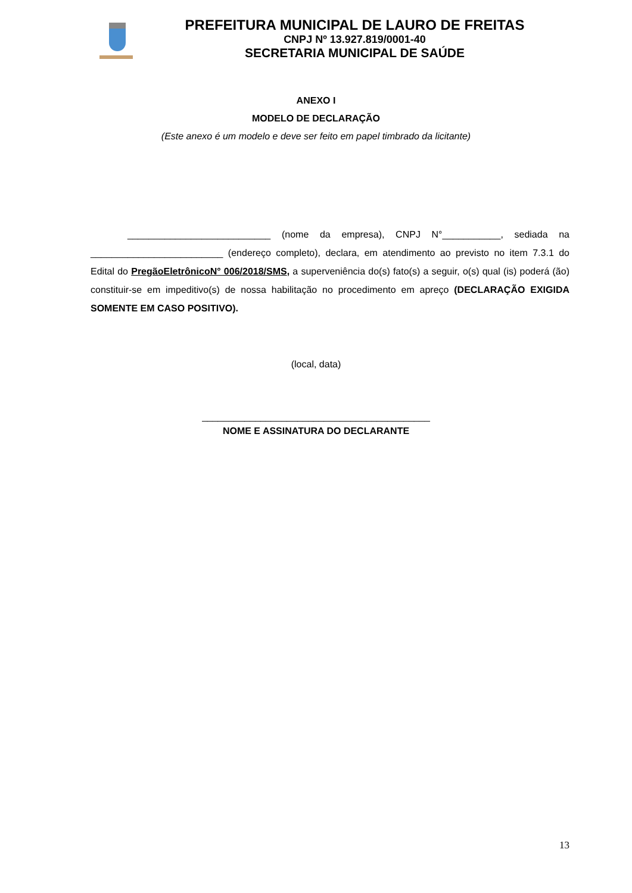PREFEITURA MUNICIPAL DE LAURO DE FREITAS
CNPJ Nº 13.927.819/0001-40
SECRETARIA MUNICIPAL DE SAÚDE
ANEXO I
MODELO DE DECLARAÇÃO
(Este anexo é um modelo e deve ser feito em papel timbrado da licitante)
___________________________ (nome da empresa), CNPJ N°___________, sediada na _________________________ (endereço completo), declara, em atendimento ao previsto no item 7.3.1 do Edital do PregãoEletrônicoN° 006/2018/SMS, a superveniência do(s) fato(s) a seguir, o(s) qual (is) poderá (ão) constituir-se em impeditivo(s) de nossa habilitação no procedimento em apreço (DECLARAÇÃO EXIGIDA SOMENTE EM CASO POSITIVO).
(local, data)
___________________________________________
NOME E ASSINATURA DO DECLARANTE
13